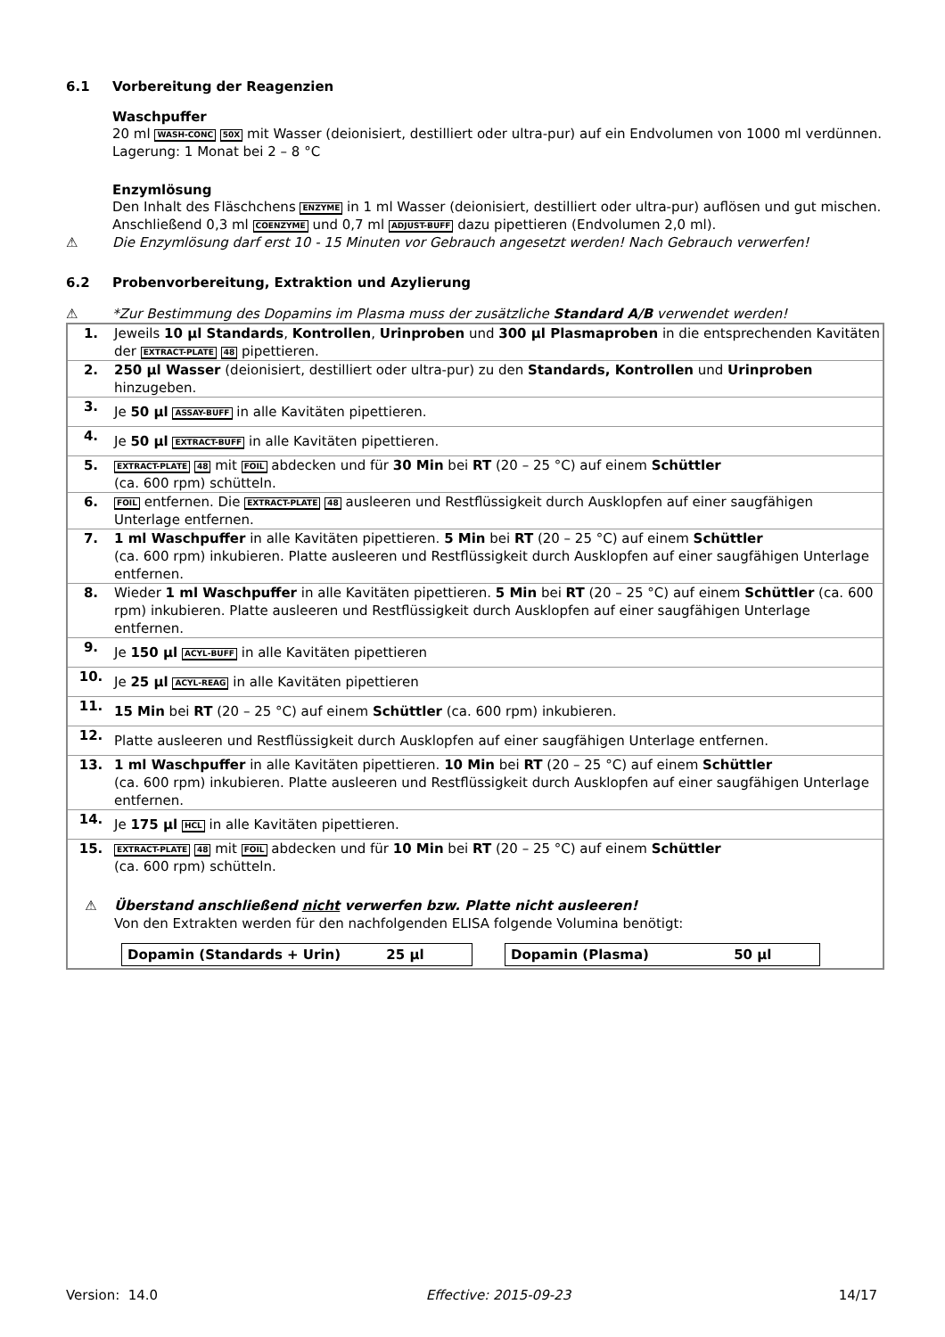6.1 Vorbereitung der Reagenzien
Waschpuffer
20 ml WASH-CONC 50X mit Wasser (deionisiert, destilliert oder ultra-pur) auf ein Endvolumen von 1000 ml verdünnen.
Lagerung: 1 Monat bei 2 – 8 °C
Enzymlösung
Den Inhalt des Fläschchens ENZYME in 1 ml Wasser (deionisiert, destilliert oder ultra-pur) auflösen und gut mischen. Anschließend 0,3 ml COENZYME und 0,7 ml ADJUST-BUFF dazu pipettieren (Endvolumen 2,0 ml).
⚠ Die Enzymlösung darf erst 10 - 15 Minuten vor Gebrauch angesetzt werden! Nach Gebrauch verwerfen!
6.2 Probenvorbereitung, Extraktion und Azylierung
⚠ *Zur Bestimmung des Dopamins im Plasma muss der zusätzliche Standard A/B verwendet werden!
| 1. | Jeweils 10 µl Standards , Kontrollen , Urinproben und 300 µl Plasmaproben in die entsprechenden Kavitäten der EXTRACT-PLATE 48 pipettieren. |
| 2. | 250 µl Wasser (deionisiert, destilliert oder ultra-pur) zu den Standards, Kontrollen und Urinproben hinzugeben. |
| 3. | Je 50 µl ASSAY-BUFF in alle Kavitäten pipettieren. |
| 4. | Je 50 µl EXTRACT-BUFF in alle Kavitäten pipettieren. |
| 5. | EXTRACT-PLATE 48 mit FOIL abdecken und für 30 Min bei RT (20 – 25 °C) auf einem Schüttler (ca. 600 rpm) schütteln. |
| 6. | FOIL entfernen. Die EXTRACT-PLATE 48 ausleeren und Restflüssigkeit durch Ausklopfen auf einer saugfähigen Unterlage entfernen. |
| 7. | 1 ml Waschpuffer in alle Kavitäten pipettieren. 5 Min bei RT (20 – 25 °C) auf einem Schüttler (ca. 600 rpm) inkubieren. Platte ausleeren und Restflüssigkeit durch Ausklopfen auf einer saugfähigen Unterlage entfernen. |
| 8. | Wieder 1 ml Waschpuffer in alle Kavitäten pipettieren. 5 Min bei RT (20 – 25 °C) auf einem Schüttler (ca. 600 rpm) inkubieren. Platte ausleeren und Restflüssigkeit durch Ausklopfen auf einer saugfähigen Unterlage entfernen. |
| 9. | Je 150 µl ACYL-BUFF in alle Kavitäten pipettieren |
| 10. | Je 25 µl ACYL-REAG in alle Kavitäten pipettieren |
| 11. | 15 Min bei RT (20 – 25 °C) auf einem Schüttler (ca. 600 rpm) inkubieren. |
| 12. | Platte ausleeren und Restflüssigkeit durch Ausklopfen auf einer saugfähigen Unterlage entfernen. |
| 13. | 1 ml Waschpuffer in alle Kavitäten pipettieren. 10 Min bei RT (20 – 25 °C) auf einem Schüttler (ca. 600 rpm) inkubieren. Platte ausleeren und Restflüssigkeit durch Ausklopfen auf einer saugfähigen Unterlage entfernen. |
| 14. | Je 175 µl HCL in alle Kavitäten pipettieren. |
| 15. | EXTRACT-PLATE 48 mit FOIL abdecken und für 10 Min bei RT (20 – 25 °C) auf einem Schüttler (ca. 600 rpm) schütteln. |
| ⚠ | Überstand anschließend nicht verwerfen bzw. Platte nicht ausleeren! Von den Extrakten werden für den nachfolgenden ELISA folgende Volumina benötigt: |
| / Dopamin (Standards + Urin) 25 µl / / Dopamin (Plasma) 50 µl / | |
Version: 14.0 Effective: 2015-09-23 14/17